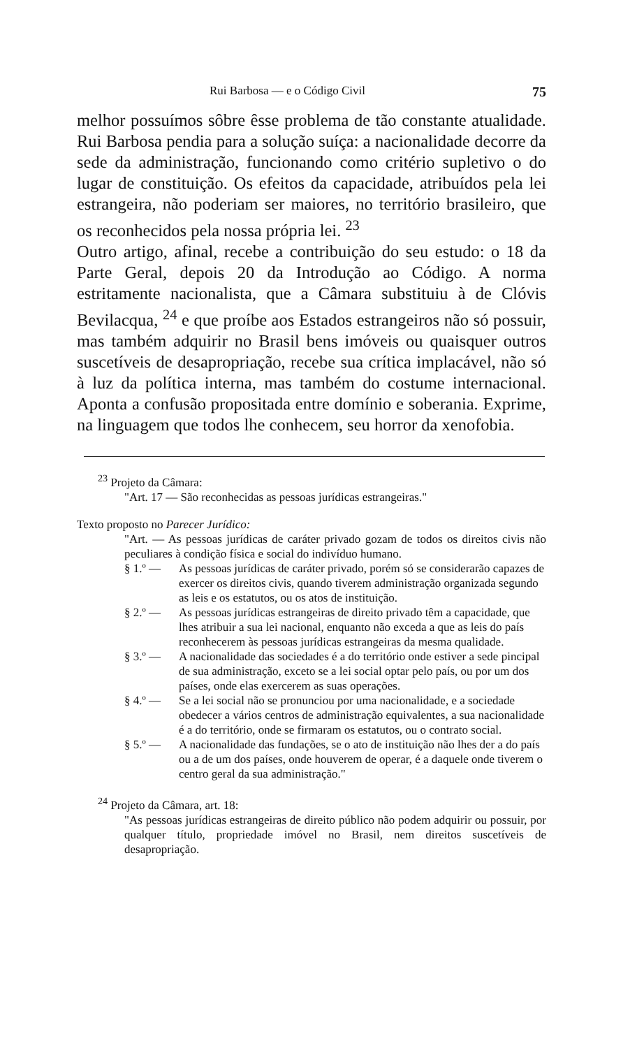Rui Barbosa — e o Código Civil 75
melhor possuímos sôbre êsse problema de tão constante atualidade. Rui Barbosa pendia para a solução suíça: a nacionalidade decorre da sede da administração, funcionando como critério supletivo o do lugar de constituição. Os efeitos da capacidade, atribuídos pela lei estrangeira, não poderiam ser maiores, no território brasileiro, que os reconhecidos pela nossa própria lei. <sup>23</sup>
Outro artigo, afinal, recebe a contribuição do seu estudo: o 18 da Parte Geral, depois 20 da Introdução ao Código. A norma estritamente nacionalista, que a Câmara substituiu à de Clóvis Bevilacqua, <sup>24</sup> e que proíbe aos Estados estrangeiros não só possuir, mas também adquirir no Brasil bens imóveis ou quaisquer outros suscetíveis de desapropriação, recebe sua crítica implacável, não só à luz da política interna, mas também do costume internacional. Aponta a confusão propositada entre domínio e soberania. Exprime, na linguagem que todos lhe conhecem, seu horror da xenofobia.
<sup>23</sup> Projeto da Câmara:
"Art. 17 — São reconhecidas as pessoas jurídicas estrangeiras."
Texto proposto no Parecer Jurídico:
"Art. — As pessoas jurídicas de caráter privado gozam de todos os direitos civis não peculiares à condição física e social do indivíduo humano.
§ 1.º — As pessoas jurídicas de caráter privado, porém só se considerarão capazes de exercer os direitos civis, quando tiverem administração organizada segundo as leis e os estatutos, ou os atos de instituição.
§ 2.º — As pessoas jurídicas estrangeiras de direito privado têm a capacidade, que lhes atribuir a sua lei nacional, enquanto não exceda a que as leis do país reconhecerem às pessoas jurídicas estrangeiras da mesma qualidade.
§ 3.º — A nacionalidade das sociedades é a do território onde estiver a sede pincipal de sua administração, exceto se a lei social optar pelo país, ou por um dos países, onde elas exercerem as suas operações.
§ 4.º — Se a lei social não se pronunciou por uma nacionalidade, e a sociedade obedecer a vários centros de administração equivalentes, a sua nacionalidade é a do território, onde se firmaram os estatutos, ou o contrato social.
§ 5.º — A nacionalidade das fundações, se o ato de instituição não lhes der a do país ou a de um dos países, onde houverem de operar, é a daquele onde tiverem o centro geral da sua administração."
<sup>24</sup> Projeto da Câmara, art. 18:
"As pessoas jurídicas estrangeiras de direito público não podem adquirir ou possuir, por qualquer título, propriedade imóvel no Brasil, nem direitos suscetíveis de desapropriação.